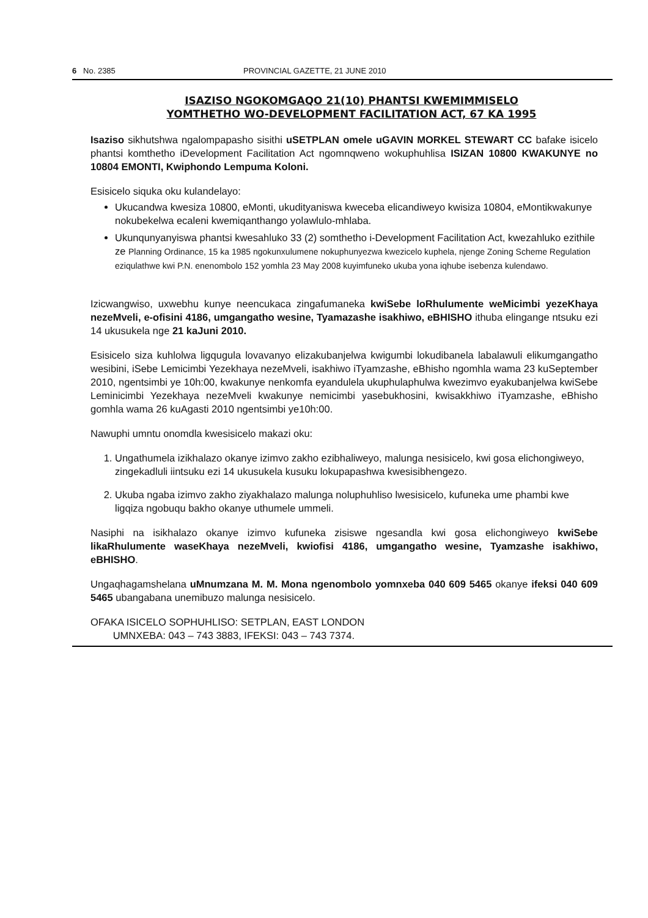6 No. 2385 PROVINCIAL GAZETTE, 21 JUNE 2010
ISAZISO NGOKOMGAQO 21(10) PHANTSI KWEMIMMISELO
YOMTHETHO WO-DEVELOPMENT FACILITATION ACT, 67 KA 1995
Isaziso sikhutshwa ngalompapasho sisithi uSETPLAN omele uGAVIN MORKEL STEWART CC bafake isicelo phantsi komthetho iDevelopment Facilitation Act ngomnqweno wokuphuhlisa ISIZAN 10800 KWAKUNYE no 10804 EMONTI, Kwiphondo Lempuma Koloni.
Esisicelo siquka oku kulandelayo:
Ukucandwa kwesiza 10800, eMonti, ukudityaniswa kweceba elicandiweyo kwisiza 10804, eMontikwakunye nokubekelwa ecaleni kwemiqanthango yolawlulo-mhlaba.
Ukunqunyanyiswa phantsi kwesahluko 33 (2) somthetho i-Development Facilitation Act, kwezahluko ezithile ze Planning Ordinance, 15 ka 1985 ngokunxulumene nokuphunyezwa kwezicelo kuphela, njenge Zoning Scheme Regulation eziqulathwe kwi P.N. enenombolo 152 yomhla 23 May 2008 kuyimfuneko ukuba yona iqhube isebenza kulendawo.
Izicwangwiso, uxwebhu kunye neencukaca zingafumaneka kwiSebe loRhulumente weMicimbi yezeKhaya nezeMveli, e-ofisini 4186, umgangatho wesine, Tyamazashe isakhiwo, eBHISHO ithuba elingange ntsuku ezi 14 ukusukela nge 21 kaJuni 2010.
Esisicelo siza kuhlolwa ligqugula lovavanyo elizakubanjelwa kwigumbi lokudibanela labalawuli elikumgangatho wesibini, iSebe Lemicimbi Yezekhaya nezeMveli, isakhiwo iTyamzashe, eBhisho ngomhla wama 23 kuSeptember 2010, ngentsimbi ye 10h:00, kwakunye nenkomfa eyandulela ukuphulaphulwa kwezimvo eyakubanjelwa kwiSebe Leminicimbi Yezekhaya nezeMveli kwakunye nemicimbi yasebukhosini, kwisakkhiwo iTyamzashe, eBhisho gomhla wama 26 kuAgasti 2010 ngentsimbi ye10h:00.
Nawuphi umntu onomdla kwesisicelo makazi oku:
1. Ungathumela izikhalazo okanye izimvo zakho ezibhaliweyo, malunga nesisicelo, kwi gosa elichongiweyo, zingekadluli iintsuku ezi 14 ukusukela kusuku lokupapashwa kwesisibhengezo.
2. Ukuba ngaba izimvo zakho ziyakhalazo malunga noluphuhliso lwesisicelo, kufuneka ume phambi kwe ligqiza ngobuqu bakho okanye uthumele ummeli.
Nasiphi na isikhalazo okanye izimvo kufuneka zisiswe ngesandla kwi gosa elichongiweyo kwiSebe likaRhulumente waseKhaya nezeMveli, kwiofisi 4186, umgangatho wesine, Tyamzashe isakhiwo, eBHISHO.
Ungaqhagamshelana uMnumzana M. M. Mona ngenombolo yomnxeba 040 609 5465 okanye ifeksi 040 609 5465 ubangabana unemibuzo malunga nesisicelo.
OFAKA ISICELO SOPHUHLISO: SETPLAN, EAST LONDON
UMNXEBA: 043 – 743 3883, IFEKSI: 043 – 743 7374.